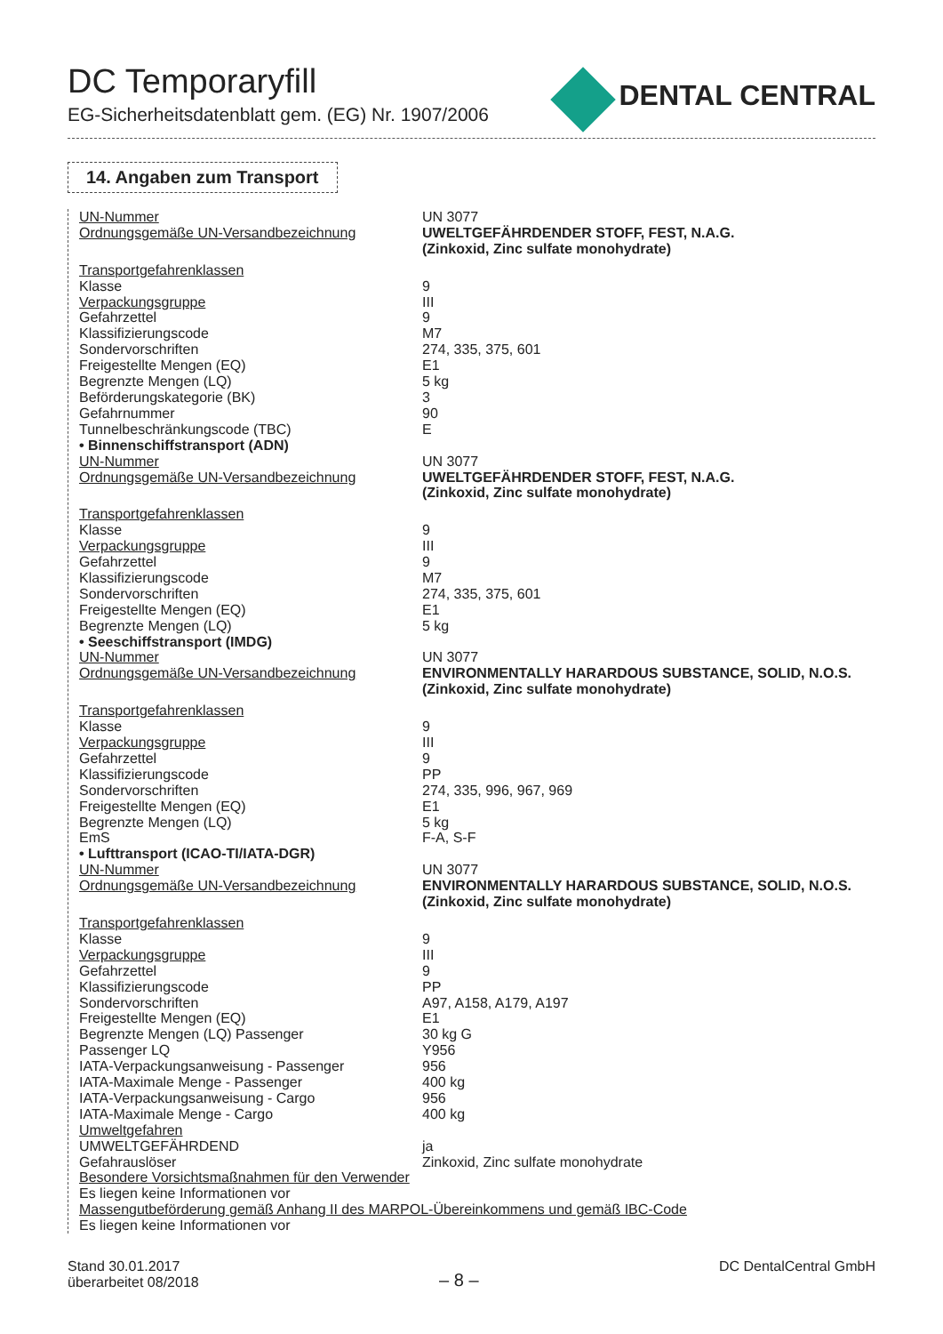DC Temporaryfill
EG-Sicherheitsdatenblatt gem. (EG) Nr. 1907/2006
DENTAL CENTRAL
14. Angaben zum Transport
| UN-Nummer | UN 3077 |
| Ordnungsgemäße UN-Versandbezeichnung | UWELTGEFÄHRDENDER STOFF, FEST, N.A.G. (Zinkoxid, Zinc sulfate monohydrate) |
| Transportgefahrenklassen | |
| Klasse | 9 |
| Verpackungsgruppe | III |
| Gefahrzettel | 9 |
| Klassifizierungscode | M7 |
| Sondervorschriften | 274, 335, 375, 601 |
| Freigestellte Mengen (EQ) | E1 |
| Begrenzte Mengen (LQ) | 5 kg |
| Beförderungskategorie (BK) | 3 |
| Gefahrnummer | 90 |
| Tunnelbeschränkungscode (TBC) | E |
| • Binnenschiffstransport (ADN) | |
| UN-Nummer | UN 3077 |
| Ordnungsgemäße UN-Versandbezeichnung | UWELTGEFÄHRDENDER STOFF, FEST, N.A.G. (Zinkoxid, Zinc sulfate monohydrate) |
| Transportgefahrenklassen | |
| Klasse | 9 |
| Verpackungsgruppe | III |
| Gefahrzettel | 9 |
| Klassifizierungscode | M7 |
| Sondervorschriften | 274, 335, 375, 601 |
| Freigestellte Mengen (EQ) | E1 |
| Begrenzte Mengen (LQ) | 5 kg |
| • Seeschiffstransport (IMDG) | |
| UN-Nummer | UN 3077 |
| Ordnungsgemäße UN-Versandbezeichnung | ENVIRONMENTALLY HARARDOUS SUBSTANCE, SOLID, N.O.S. (Zinkoxid, Zinc sulfate monohydrate) |
| Transportgefahrenklassen | |
| Klasse | 9 |
| Verpackungsgruppe | III |
| Gefahrzettel | 9 |
| Klassifizierungscode | PP |
| Sondervorschriften | 274, 335, 996, 967, 969 |
| Freigestellte Mengen (EQ) | E1 |
| Begrenzte Mengen (LQ) | 5 kg |
| EmS | F-A, S-F |
| • Lufttransport (ICAO-TI/IATA-DGR) | |
| UN-Nummer | UN 3077 |
| Ordnungsgemäße UN-Versandbezeichnung | ENVIRONMENTALLY HARARDOUS SUBSTANCE, SOLID, N.O.S. (Zinkoxid, Zinc sulfate monohydrate) |
| Transportgefahrenklassen | |
| Klasse | 9 |
| Verpackungsgruppe | III |
| Gefahrzettel | 9 |
| Klassifizierungscode | PP |
| Sondervorschriften | A97, A158, A179, A197 |
| Freigestellte Mengen (EQ) | E1 |
| Begrenzte Mengen (LQ) Passenger | 30 kg G |
| Passenger LQ | Y956 |
| IATA-Verpackungsanweisung - Passenger | 956 |
| IATA-Maximale Menge - Passenger | 400 kg |
| IATA-Verpackungsanweisung - Cargo | 956 |
| IATA-Maximale Menge - Cargo | 400 kg |
| Umweltgefahren | |
| UMWELTGEFÄHRDEND | ja |
| Gefahrauslöser | Zinkoxid, Zinc sulfate monohydrate |
| Besondere Vorsichtsmaßnahmen für den Verwender | |
| Es liegen keine Informationen vor | |
| Massengutbeförderung gemäß Anhang II des MARPOL-Übereinkommens und gemäß IBC-Code | |
| Es liegen keine Informationen vor | |
Stand 30.01.2017
überarbeitet 08/2018
– 8 –
DC DentalCentral GmbH